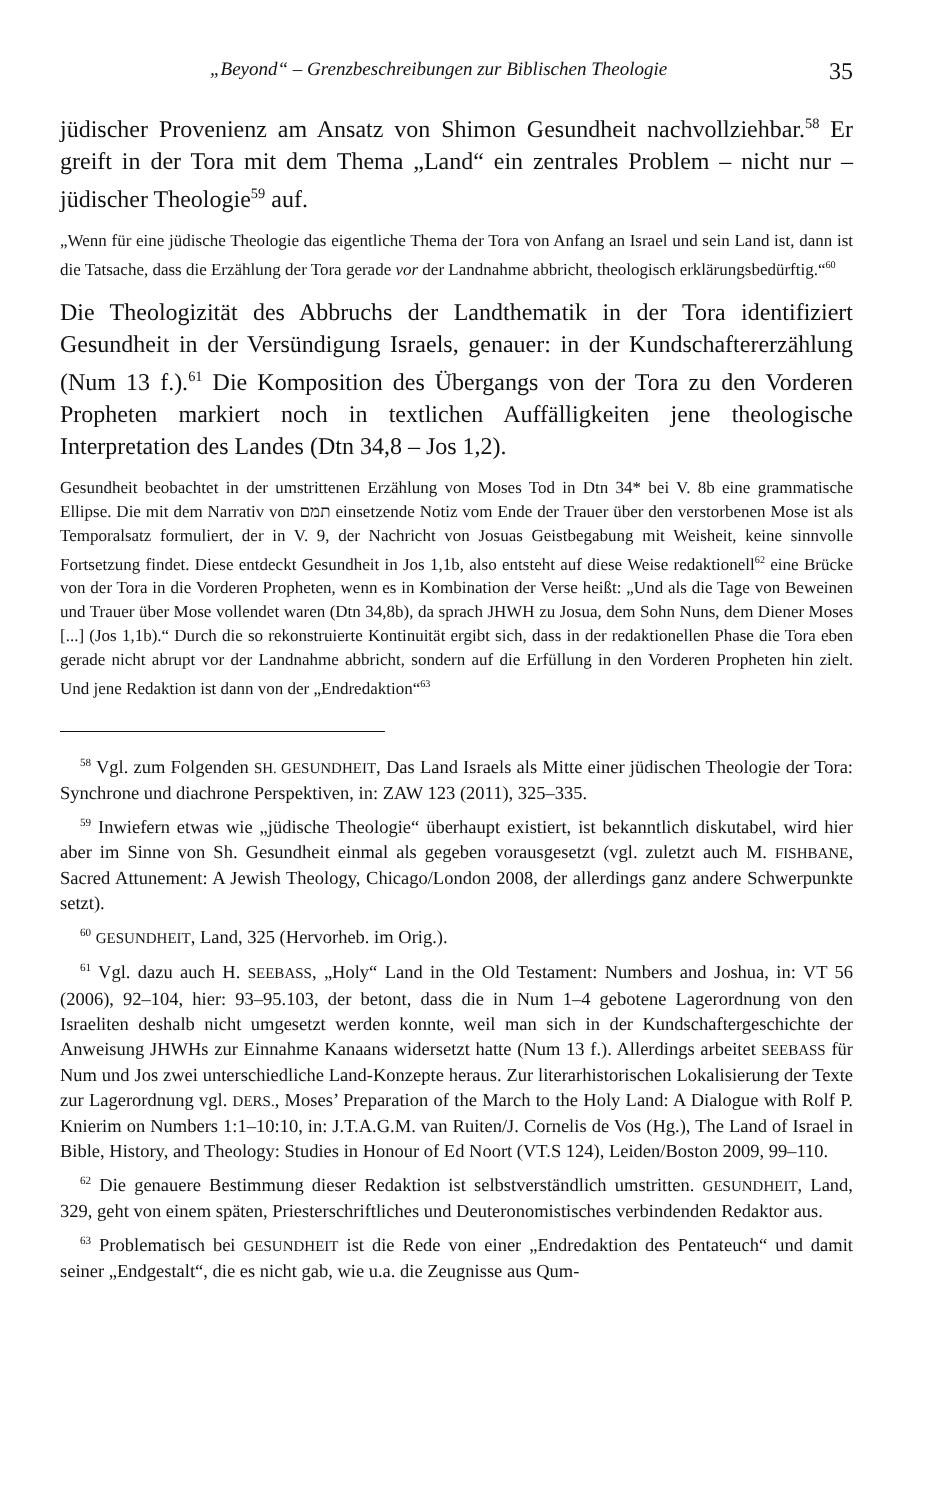„Beyond“ – Grenzbeschreibungen zur Biblischen Theologie 35
jüdischer Provenienz am Ansatz von Shimon Gesundheit nachvollziehbar.<sup>58</sup> Er greift in der Tora mit dem Thema „Land“ ein zentrales Problem – nicht nur – jüdischer Theologie<sup>59</sup> auf.
„Wenn für eine jüdische Theologie das eigentliche Thema der Tora von Anfang an Israel und sein Land ist, dann ist die Tatsache, dass die Erzählung der Tora gerade vor der Landnahme abbricht, theologisch erklärungsbedürftig.“<sup>60</sup>
Die Theologizität des Abbruchs der Landthematik in der Tora identifiziert Gesundheit in der Versündigung Israels, genauer: in der Kundschaftererzählung (Num 13 f.).<sup>61</sup> Die Komposition des Übergangs von der Tora zu den Vorderen Propheten markiert noch in textlichen Auffälligkeiten jene theologische Interpretation des Landes (Dtn 34,8 – Jos 1,2).
Gesundheit beobachtet in der umstrittenen Erzählung von Moses Tod in Dtn 34* bei V. 8b eine grammatische Ellipse. Die mit dem Narrativ von תמם einsetzende Notiz vom Ende der Trauer über den verstorbenen Mose ist als Temporalsatz formuliert, der in V. 9, der Nachricht von Josuas Geistbegabung mit Weisheit, keine sinnvolle Fortsetzung findet. Diese entdeckt Gesundheit in Jos 1,1b, also entsteht auf diese Weise redaktionell<sup>62</sup> eine Brücke von der Tora in die Vorderen Propheten, wenn es in Kombination der Verse heißt: „Und als die Tage von Beweinen und Trauer über Mose vollendet waren (Dtn 34,8b), da sprach JHWH zu Josua, dem Sohn Nuns, dem Diener Moses [...] (Jos 1,1b).“ Durch die so rekonstruierte Kontinuität ergibt sich, dass in der redaktionellen Phase die Tora eben gerade nicht abrupt vor der Landnahme abbricht, sondern auf die Erfüllung in den Vorderen Propheten hin zielt. Und jene Redaktion ist dann von der „Endredaktion“<sup>63</sup>
<sup>58</sup> Vgl. zum Folgenden SH. GESUNDHEIT, Das Land Israels als Mitte einer jüdischen Theologie der Tora: Synchrone und diachrone Perspektiven, in: ZAW 123 (2011), 325–335.
<sup>59</sup> Inwiefern etwas wie „jüdische Theologie“ überhaupt existiert, ist bekanntlich diskutabel, wird hier aber im Sinne von Sh. Gesundheit einmal als gegeben vorausgesetzt (vgl. zuletzt auch M. FISHBANE, Sacred Attunement: A Jewish Theology, Chicago/London 2008, der allerdings ganz andere Schwerpunkte setzt).
<sup>60</sup> GESUNDHEIT, Land, 325 (Hervorheb. im Orig.).
<sup>61</sup> Vgl. dazu auch H. SEEBASS, „Holy“ Land in the Old Testament: Numbers and Joshua, in: VT 56 (2006), 92–104, hier: 93–95.103, der betont, dass die in Num 1–4 gebotene Lagerordnung von den Israeliten deshalb nicht umgesetzt werden konnte, weil man sich in der Kundschaftergeschichte der Anweisung JHWHs zur Einnahme Kanaans widersetzt hatte (Num 13 f.). Allerdings arbeitet SEEBASS für Num und Jos zwei unterschiedliche Land-Konzepte heraus. Zur literarhistorischen Lokalisierung der Texte zur Lagerordnung vgl. DERS., Moses’ Preparation of the March to the Holy Land: A Dialogue with Rolf P. Knierim on Numbers 1:1–10:10, in: J.T.A.G.M. van Ruiten/J. Cornelis de Vos (Hg.), The Land of Israel in Bible, History, and Theology: Studies in Honour of Ed Noort (VT.S 124), Leiden/Boston 2009, 99–110.
<sup>62</sup> Die genauere Bestimmung dieser Redaktion ist selbstverständlich umstritten. GESUNDHEIT, Land, 329, geht von einem späten, Priesterschriftliches und Deuteronomistisches verbindenden Redaktor aus.
<sup>63</sup> Problematisch bei GESUNDHEIT ist die Rede von einer „Endredaktion des Pentateuch“ und damit seiner „Endgestalt“, die es nicht gab, wie u.a. die Zeugnisse aus Qum-